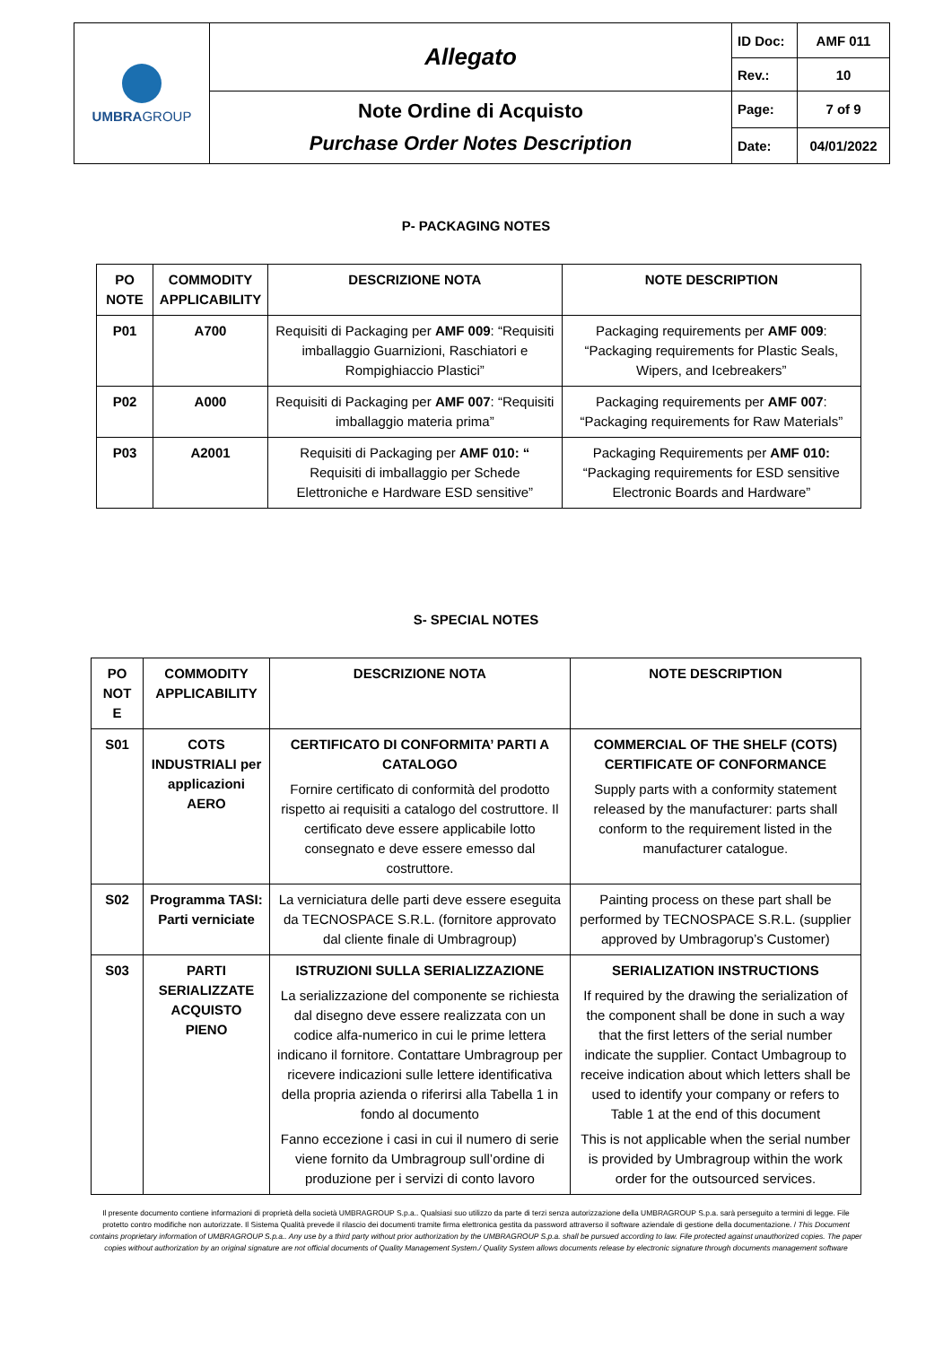| UMBRA GROUP | Allegato | ID Doc: | AMF 011 |
| | | Rev.: | 10 |
| | Note Ordine di Acquisto Purchase Order Notes Description | Page: | 7 of 9 |
| | | Date: | 04/01/2022 |
P- PACKAGING NOTES
| PO NOTE | COMMODITY APPLICABILITY | DESCRIZIONE NOTA | NOTE DESCRIPTION |
| --- | --- | --- | --- |
| P01 | A700 | Requisiti di Packaging per AMF 009 : “Requisiti imballaggio Guarnizioni, Raschiatori e Rompighiaccio Plastici” | Packaging requirements per AMF 009 : “Packaging requirements for Plastic Seals, Wipers, and Icebreakers” |
| P02 | A000 | Requisiti di Packaging per AMF 007 : “Requisiti imballaggio materia prima” | Packaging requirements per AMF 007 : “Packaging requirements for Raw Materials” |
| P03 | A2001 | Requisiti di Packaging per AMF 010: “ Requisiti di imballaggio per Schede Elettroniche e Hardware ESD sensitive” | Packaging Requirements per AMF 010: “Packaging requirements for ESD sensitive Electronic Boards and Hardware” |
S- SPECIAL NOTES
| PO NOT E | COMMODITY APPLICABILITY | DESCRIZIONE NOTA | NOTE DESCRIPTION |
| --- | --- | --- | --- |
| S01 | COTS INDUSTRIALI per applicazioni AERO | CERTIFICATO DI CONFORMITA’ PARTI A CATALOGO Fornire certificato di conformità del prodotto rispetto ai requisiti a catalogo del costruttore. Il certificato deve essere applicabile lotto consegnato e deve essere emesso dal costruttore. | COMMERCIAL OF THE SHELF (COTS) CERTIFICATE OF CONFORMANCE Supply parts with a conformity statement released by the manufacturer: parts shall conform to the requirement listed in the manufacturer catalogue. |
| S02 | Programma TASI: Parti verniciate | La verniciatura delle parti deve essere eseguita da TECNOSPACE S.R.L. (fornitore approvato dal cliente finale di Umbragroup) | Painting process on these part shall be performed by TECNOSPACE S.R.L. (supplier approved by Umbragorup’s Customer) |
| S03 | PARTI SERIALIZZATE ACQUISTO PIENO | ISTRUZIONI SULLA SERIALIZZAZIONE La serializzazione del componente se richiesta dal disegno deve essere realizzata con un codice alfa-numerico in cui le prime lettera indicano il fornitore. Contattare Umbragroup per ricevere indicazioni sulle lettere identificativa della propria azienda o riferirsi alla Tabella 1 in fondo al documento Fanno eccezione i casi in cui il numero di serie viene fornito da Umbragroup sull’ordine di produzione per i servizi di conto lavoro | SERIALIZATION INSTRUCTIONS If required by the drawing the serialization of the component shall be done in such a way that the first letters of the serial number indicate the supplier. Contact Umbagroup to receive indication about which letters shall be used to identify your company or refers to Table 1 at the end of this document This is not applicable when the serial number is provided by Umbragroup within the work order for the outsourced services. |
Il presente documento contiene informazioni di proprietà della società UMBRAGROUP S.p.a.. Qualsiasi suo utilizzo da parte di terzi senza autorizzazione della UMBRAGROUP S.p.a. sarà perseguito a termini di legge. File protetto contro modifiche non autorizzate. Il Sistema Qualità prevede il rilascio dei documenti tramite firma elettronica gestita da password attraverso il software aziendale di gestione della documentazione. / This Document contains proprietary information of UMBRAGROUP S.p.a.. Any use by a third party without prior authorization by the UMBRAGROUP S.p.a. shall be pursued according to law. File protected against unauthorized copies. The paper copies without authorization by an original signature are not official documents of Quality Management System./ Quality System allows documents release by electronic signature through documents management software